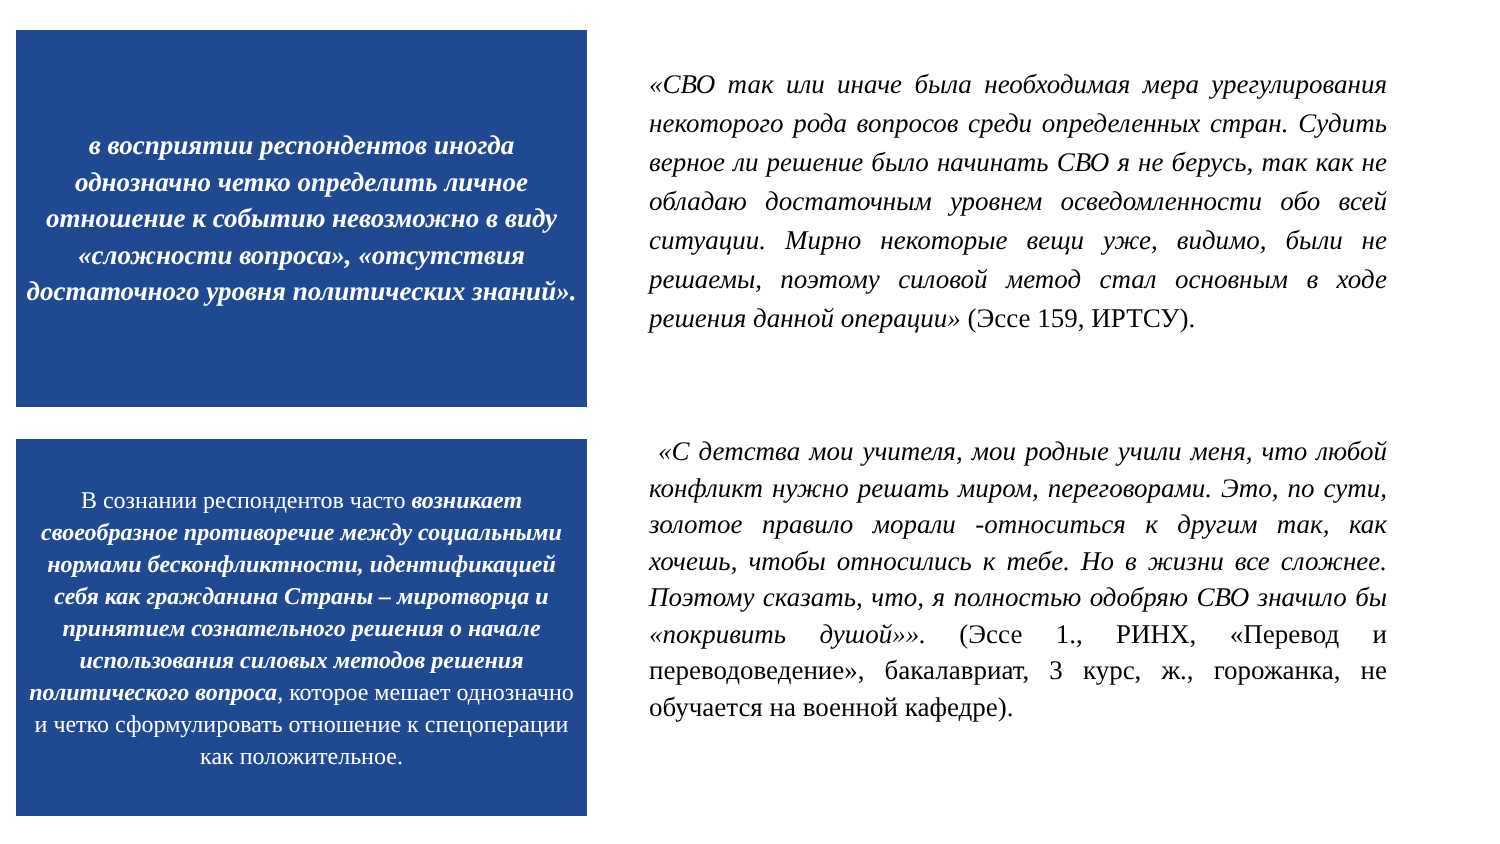в восприятии респондентов иногда однозначно четко определить личное отношение к событию невозможно в виду «сложности вопроса», «отсутствия достаточного уровня политических знаний».
«СВО так или иначе была необходимая мера урегулирования некоторого рода вопросов среди определенных стран. Судить верное ли решение было начинать СВО я не берусь, так как не обладаю достаточным уровнем осведомленности обо всей ситуации. Мирно некоторые вещи уже, видимо, были не решаемы, поэтому силовой метод стал основным в ходе решения данной операции» (Эссе 159, ИРТСУ).
В сознании респондентов часто возникает своеобразное противоречие между социальными нормами бесконфликтности, идентификацией себя как гражданина Страны – миротворца и принятием сознательного решения о начале использования силовых методов решения политического вопроса, которое мешает однозначно и четко сформулировать отношение к спецоперации как положительное.
«С детства мои учителя, мои родные учили меня, что любой конфликт нужно решать миром, переговорами. Это, по сути, золотое правило морали -относиться к другим так, как хочешь, чтобы относились к тебе. Но в жизни все сложнее. Поэтому сказать, что, я полностью одобряю СВО значило бы «покривить душой»». (Эссе 1., РИНХ, «Перевод и переводоведение», бакалавриат, 3 курс, ж., горожанка, не обучается на военной кафедре).